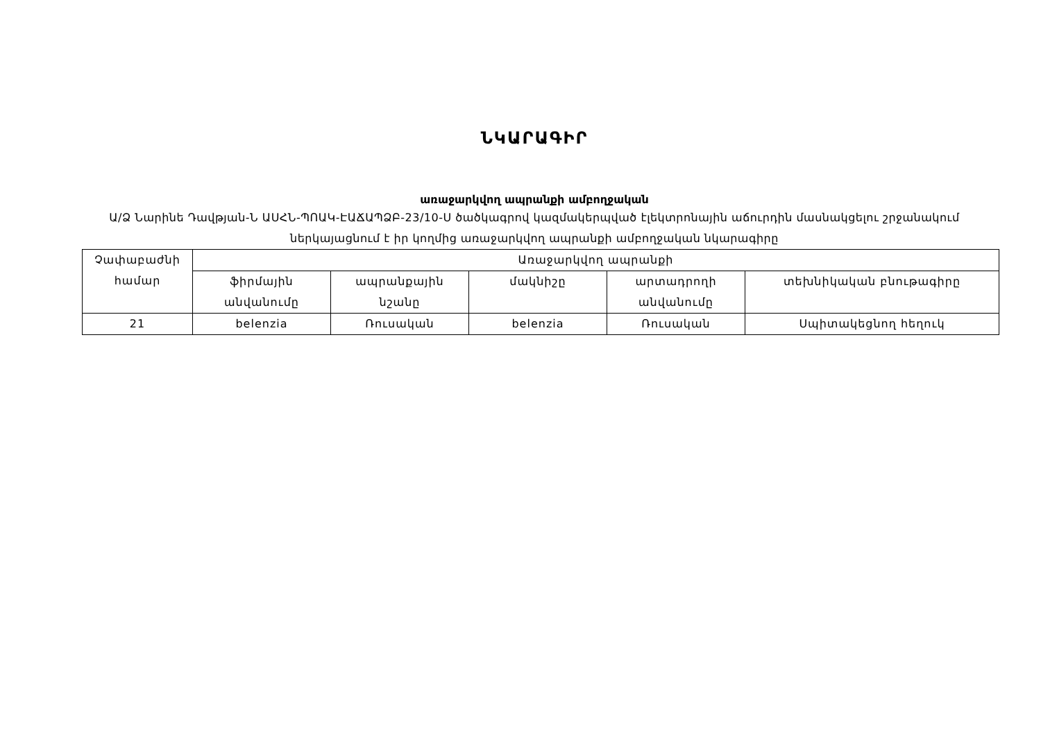ՆԿԱՐԱԳԻՐ
առաջարկվող ապրանքի ամբողջական
Ա/Ձ Նարինե Դավթյան-Ն ԱՍՀՆ-ՊՈԱԿ-ԷԱՃԱՊՁԲ-23/10-Ս ծածկագրով կազմակերպված էլեկտրոնային աճուրդին մասնակցելու շրջանակում ներկայացնում է իր կողմից առաջարկվող ապրանքի ամբողջական նկարագիրը
| Չափաբաժնի համար | Առաջարկվող ապրանքի | | | | |
| --- | --- | --- | --- | --- | --- |
| | ֆիրմային անվանումը | ապրանքային նշանը | մակնիշը | արտադրողի անվանումը | տեխնիկական բնութագիրը |
| 21 | belenzia | Ռուսական | belenzia | Ռուսական | Սպիտակեցնող հեղուկ |